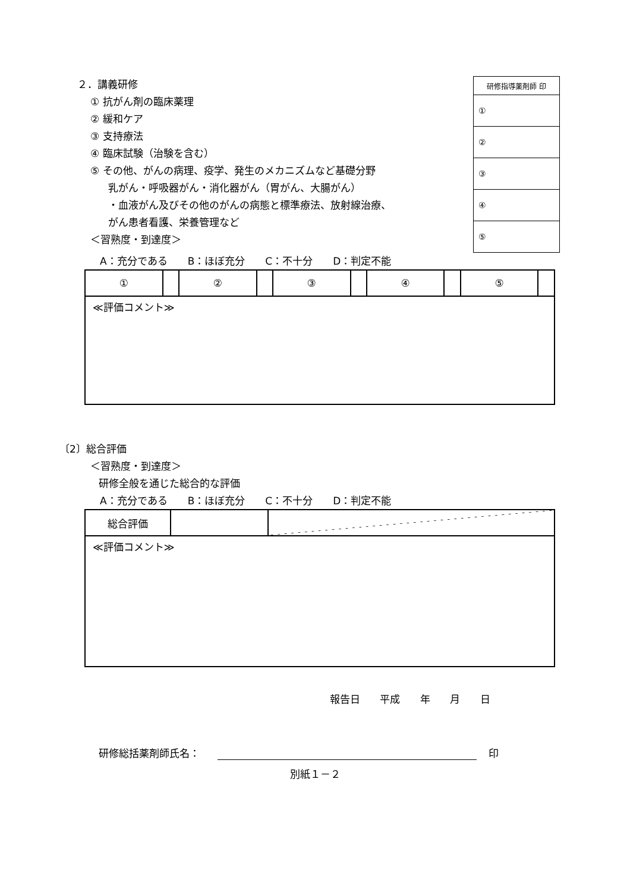２．講義研修
① 抗がん剤の臨床薬理
② 緩和ケア
③ 支持療法
④ 臨床試験（治験を含む）
⑤ その他、がんの病理、疫学、発生のメカニズムなど基礎分野
乳がん・呼吸器がん・消化器がん（胃がん、大腸がん）
・血液がん及びその他のがんの病態と標準療法、放射線治療、
がん患者看護、栄養管理など
＜習熟度・到達度＞
| 研修指導薬剤師 印 |
| --- |
| ① |
| ② |
| ③ |
| ④ |
| ⑤ |
A：充分である　　B：ほぼ充分　　C：不十分　　D：判定不能
| ① | | ② | | ③ | | ④ | | ⑤ | |
| ≪評価コメント≫ | | | | | | | | | |
〔2〕総合評価
＜習熟度・到達度＞
研修全般を通じた総合的な評価
A：充分である　　B：ほぼ充分　　C：不十分　　D：判定不能
| 総合評価 | | |
| ≪評価コメント≫ | | |
報告日 平成 年 月 日
研修総括薬剤師氏名： 印
別紙１－２